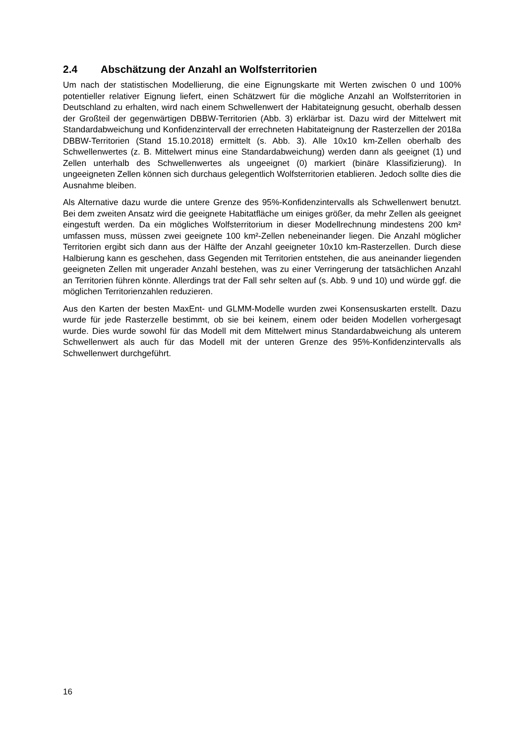2.4 Abschätzung der Anzahl an Wolfsterritorien
Um nach der statistischen Modellierung, die eine Eignungskarte mit Werten zwischen 0 und 100% potentieller relativer Eignung liefert, einen Schätzwert für die mögliche Anzahl an Wolfsterritorien in Deutschland zu erhalten, wird nach einem Schwellenwert der Habitateignung gesucht, oberhalb dessen der Großteil der gegenwärtigen DBBW-Territorien (Abb. 3) erklärbar ist. Dazu wird der Mittelwert mit Standardabweichung und Konfidenzintervall der errechneten Habitateignung der Rasterzellen der 2018a DBBW-Territorien (Stand 15.10.2018) ermittelt (s. Abb. 3). Alle 10x10 km-Zellen oberhalb des Schwellenwertes (z. B. Mittelwert minus eine Standardabweichung) werden dann als geeignet (1) und Zellen unterhalb des Schwellenwertes als ungeeignet (0) markiert (binäre Klassifizierung). In ungeeigneten Zellen können sich durchaus gelegentlich Wolfsterritorien etablieren. Jedoch sollte dies die Ausnahme bleiben.
Als Alternative dazu wurde die untere Grenze des 95%-Konfidenzintervalls als Schwellenwert benutzt. Bei dem zweiten Ansatz wird die geeignete Habitatfläche um einiges größer, da mehr Zellen als geeignet eingestuft werden. Da ein mögliches Wolfsterritorium in dieser Modellrechnung mindestens 200 km² umfassen muss, müssen zwei geeignete 100 km²-Zellen nebeneinander liegen. Die Anzahl möglicher Territorien ergibt sich dann aus der Hälfte der Anzahl geeigneter 10x10 km-Rasterzellen. Durch diese Halbierung kann es geschehen, dass Gegenden mit Territorien entstehen, die aus aneinander liegenden geeigneten Zellen mit ungerader Anzahl bestehen, was zu einer Verringerung der tatsächlichen Anzahl an Territorien führen könnte. Allerdings trat der Fall sehr selten auf (s. Abb. 9 und 10) und würde ggf. die möglichen Territorienzahlen reduzieren.
Aus den Karten der besten MaxEnt- und GLMM-Modelle wurden zwei Konsensuskarten erstellt. Dazu wurde für jede Rasterzelle bestimmt, ob sie bei keinem, einem oder beiden Modellen vorhergesagt wurde. Dies wurde sowohl für das Modell mit dem Mittelwert minus Standardabweichung als unterem Schwellenwert als auch für das Modell mit der unteren Grenze des 95%-Konfidenzintervalls als Schwellenwert durchgeführt.
16